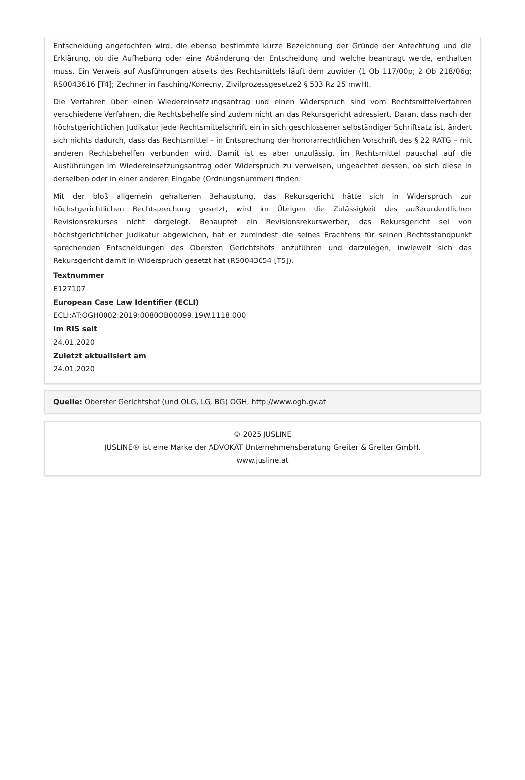Entscheidung angefochten wird, die ebenso bestimmte kurze Bezeichnung der Gründe der Anfechtung und die Erklärung, ob die Aufhebung oder eine Abänderung der Entscheidung und welche beantragt werde, enthalten muss. Ein Verweis auf Ausführungen abseits des Rechtsmittels läuft dem zuwider (1 Ob 117/00p; 2 Ob 218/06g; RS0043616 [T4]; Zechner in Fasching/Konecny, Zivilprozessgesetze2 § 503 Rz 25 mwH).
Die Verfahren über einen Wiedereinsetzungsantrag und einen Widerspruch sind vom Rechtsmittelverfahren verschiedene Verfahren, die Rechtsbehelfe sind zudem nicht an das Rekursgericht adressiert. Daran, dass nach der höchstgerichtlichen Judikatur jede Rechtsmittelschrift ein in sich geschlossener selbständiger Schriftsatz ist, ändert sich nichts dadurch, dass das Rechtsmittel – in Entsprechung der honorarrechtlichen Vorschrift des § 22 RATG – mit anderen Rechtsbehelfen verbunden wird. Damit ist es aber unzulässig, im Rechtsmittel pauschal auf die Ausführungen im Wiedereinsetzungsantrag oder Widerspruch zu verweisen, ungeachtet dessen, ob sich diese in derselben oder in einer anderen Eingabe (Ordnungsnummer) finden.
Mit der bloß allgemein gehaltenen Behauptung, das Rekursgericht hätte sich in Widerspruch zur höchstgerichtlichen Rechtsprechung gesetzt, wird im Übrigen die Zulässigkeit des außerordentlichen Revisionsrekurses nicht dargelegt. Behauptet ein Revisionsrekurswerber, das Rekursgericht sei von höchstgerichtlicher Judikatur abgewichen, hat er zumindest die seines Erachtens für seinen Rechtsstandpunkt sprechenden Entscheidungen des Obersten Gerichtshofs anzuführen und darzulegen, inwieweit sich das Rekursgericht damit in Widerspruch gesetzt hat (RS0043654 [T5]).
Textnummer
E127107
European Case Law Identifier (ECLI)
ECLI:AT:OGH0002:2019:0080OB00099.19W.1118.000
Im RIS seit
24.01.2020
Zuletzt aktualisiert am
24.01.2020
Quelle: Oberster Gerichtshof (und OLG, LG, BG) OGH, http://www.ogh.gv.at
© 2025 JUSLINE
JUSLINE® ist eine Marke der ADVOKAT Unternehmensberatung Greiter & Greiter GmbH.
www.jusline.at